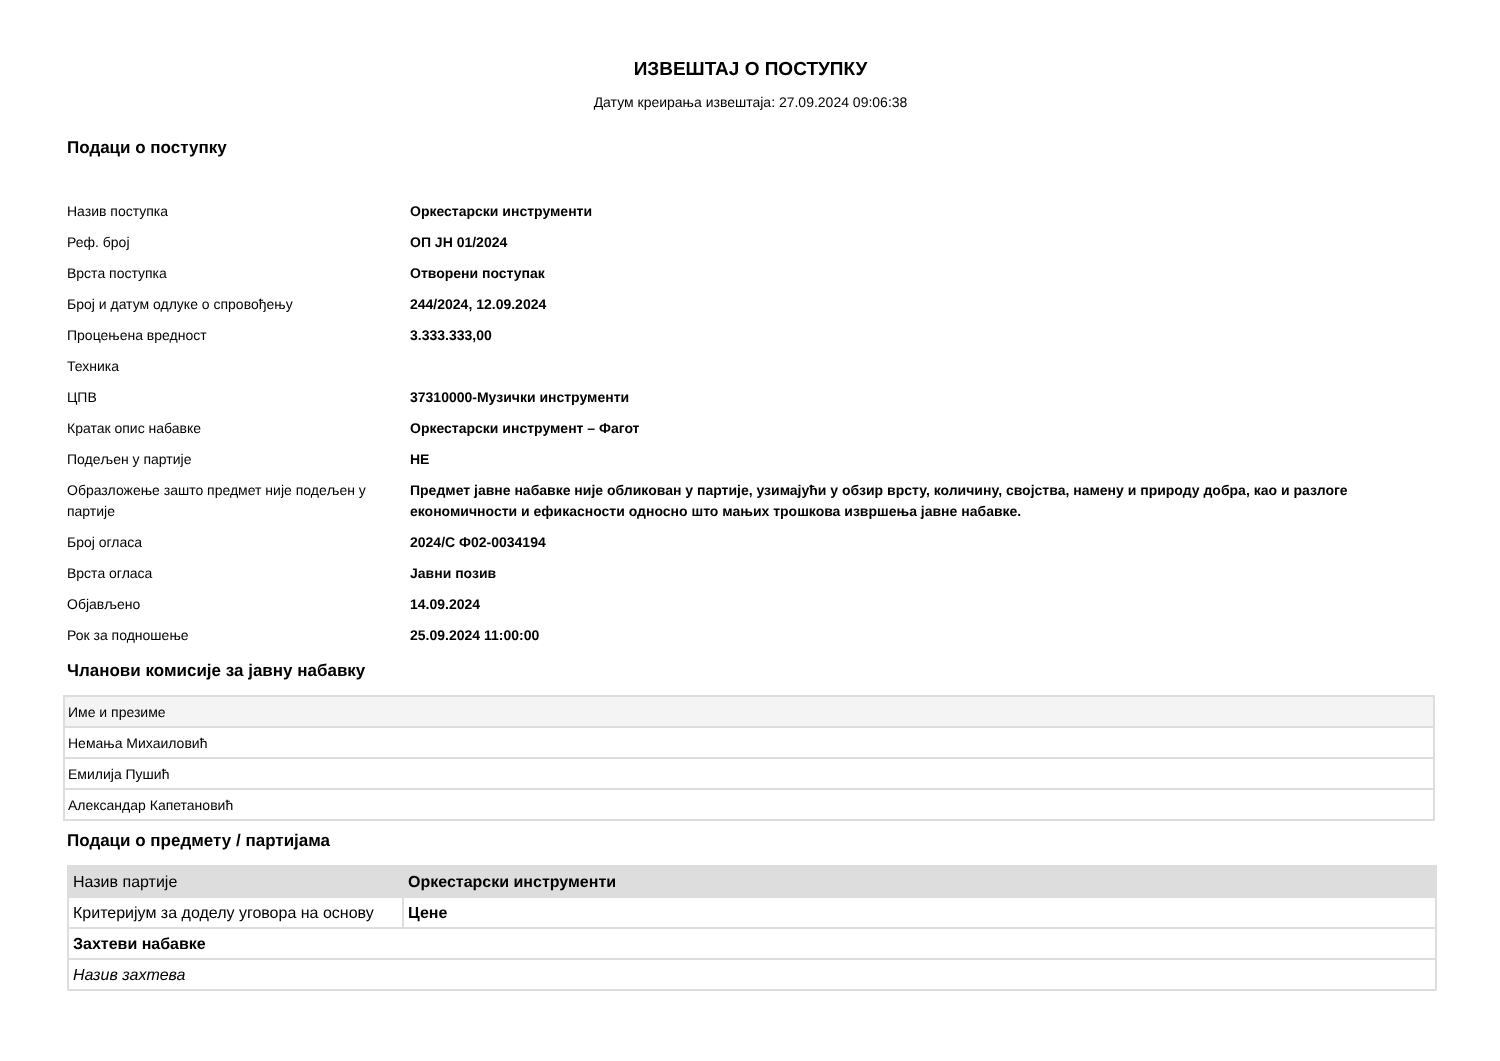ИЗВЕШТАЈ О ПОСТУПКУ
Датум креирања извештаја: 27.09.2024 09:06:38
Подаци о поступку
| Назив поступка | Оркестарски инструменти |
| Реф. број | ОП ЈН 01/2024 |
| Врста поступка | Отворени поступак |
| Број и датум одлуке о спровођењу | 244/2024, 12.09.2024 |
| Процењена вредност | 3.333.333,00 |
| Техника | |
| ЦПВ | 37310000-Музички инструменти |
| Кратак опис набавке | Оркестарски инструмент – Фагот |
| Подељен у партије | НЕ |
| Образложење зашто предмет није подељен у партије | Предмет јавне набавке није обликован у партије, узимајући у обзир врсту, количину, својства, намену и природу добра, као и разлоге економичности и ефикасности односно што мањих трошкова извршења јавне набавке. |
| Број огласа | 2024/С Ф02-0034194 |
| Врста огласа | Јавни позив |
| Објављено | 14.09.2024 |
| Рок за подношење | 25.09.2024 11:00:00 |
Чланови комисије за јавну набавку
| Име и презиме |
| --- |
| Немања Михаиловић |
| Емилија Пушић |
| Александар Капетановић |
Подаци о предмету / партијама
| Назив партије | Оркестарски инструменти |
| Критеријум за доделу уговора на основу | Цене |
| Захтеви набавке | |
| Назив захтева | |